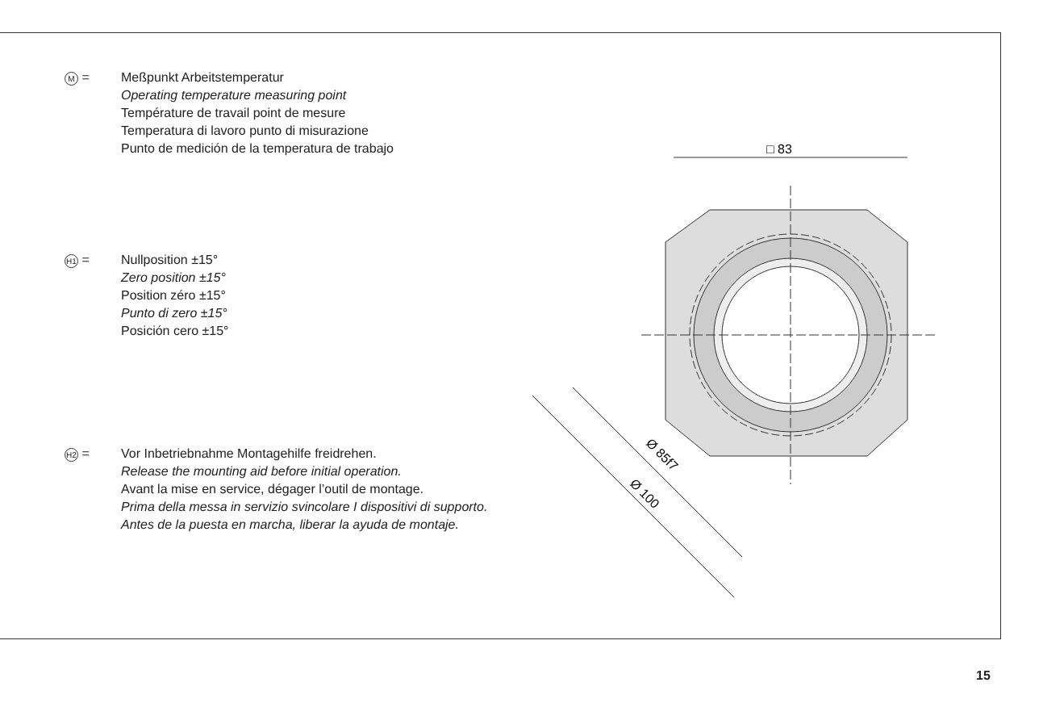M = Meßpunkt Arbeitstemperatur
Operating temperature measuring point
Température de travail point de mesure
Temperatura di lavoro punto di misurazione
Punto de medición de la temperatura de trabajo
H1 = Nullposition ±15°
Zero position ±15°
Position zéro ±15°
Punto di zero ±15°
Posición cero ±15°
H2 = Vor Inbetriebnahme Montagehilfe freidrehen.
Release the mounting aid before initial operation.
Avant la mise en service, dégager l’outil de montage.
Prima della messa in servizio svincolare I dispositivi di supporto.
Antes de la puesta en marcha, liberar la ayuda de montaje.
□ 83
Ø 100
Ø 85f7
15